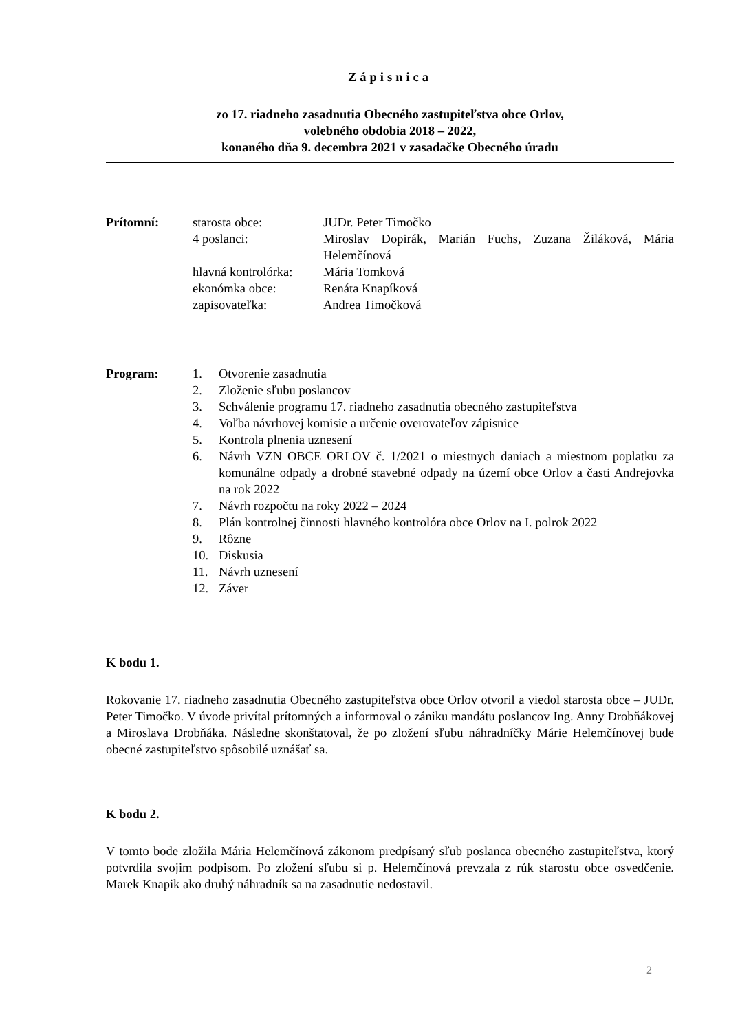Zápisnica
zo 17. riadneho zasadnutia Obecného zastupiteľstva obce Orlov,
volebného obdobia 2018 – 2022,
konaného dňa 9. decembra 2021 v zasadačke Obecného úradu
Prítomní: starosta obce: JUDr. Peter Timočko
4 poslanci: Miroslav Dopirák, Marián Fuchs, Zuzana Žiláková, Mária Helemčínová
hlavná kontrolórka:
Mária Tomková
ekonómka obce: Renáta Knapíková
zapisovateľka: Andrea Timočková
Program: 1. Otvorenie zasadnutia
2. Zloženie sľubu poslancov
3. Schválenie programu 17. riadneho zasadnutia obecného zastupiteľstva
4. Voľba návrhovej komisie a určenie overovateľov zápisnice
5. Kontrola plnenia uznesení
6. Návrh VZN OBCE ORLOV č. 1/2021 o miestnych daniach a miestnom poplatku za komunálne odpady a drobné stavebné odpady na území obce Orlov a časti Andrejovka na rok 2022
7. Návrh rozpočtu na roky 2022 – 2024
8. Plán kontrolnej činnosti hlavného kontrolóra obce Orlov na I. polrok 2022
9. Rôzne
10. Diskusia
11. Návrh uznesení
12. Záver
K bodu 1.
Rokovanie 17. riadneho zasadnutia Obecného zastupiteľstva obce Orlov otvoril a viedol starosta obce – JUDr. Peter Timočko. V úvode privítal prítomných a informoval o zániku mandátu poslancov Ing. Anny Drobňákovej a Miroslava Drobňáka. Následne skonštatoval, že po zložení sľubu náhradníčky Márie Helemčínovej bude obecné zastupiteľstvo spôsobilé uznášať sa.
K bodu 2.
V tomto bode zložila Mária Helemčínová zákonom predpísaný sľub poslanca obecného zastupiteľstva, ktorý potvrdila svojim podpisom. Po zložení sľubu si p. Helemčínová prevzala z rúk starostu obce osvedčenie. Marek Knapik ako druhý náhradník sa na zasadnutie nedostavil.
2